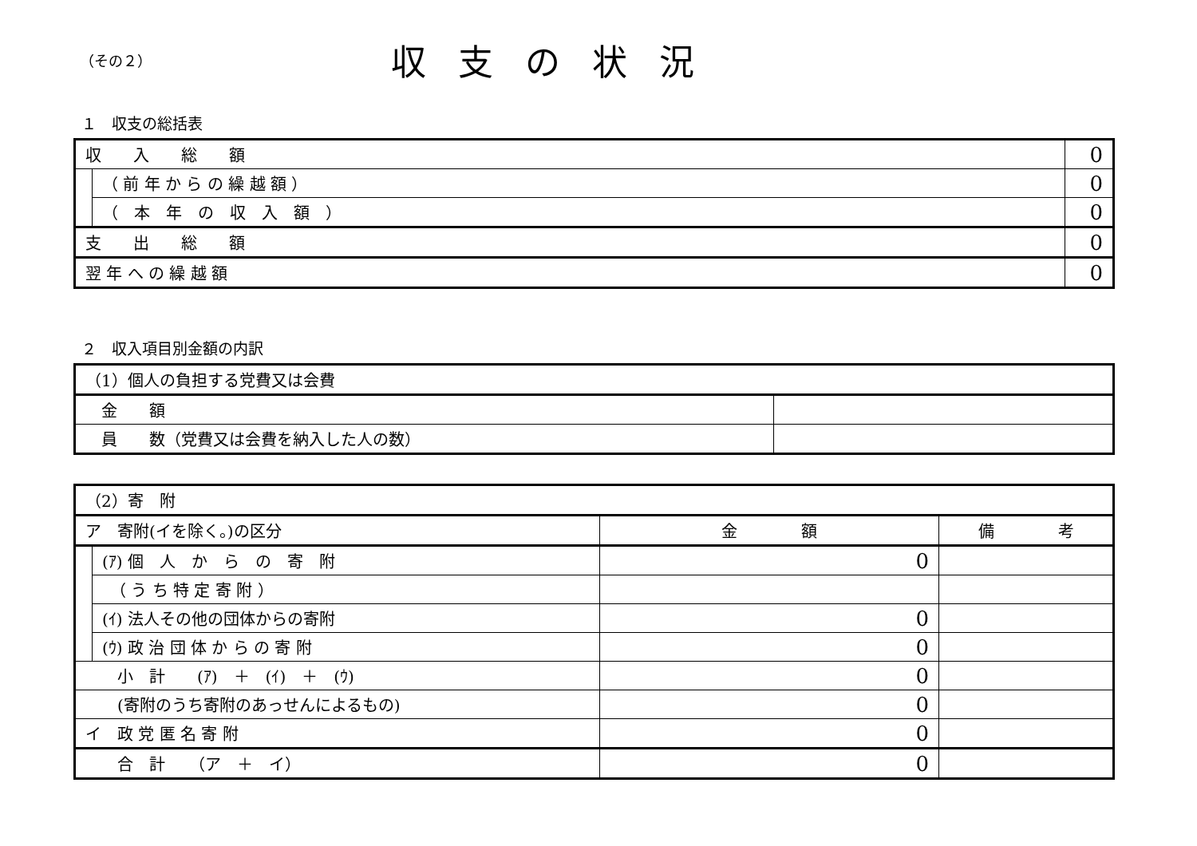（その２）
収支の状況
１　収支の総括表
| 収 入 総 額 | | 0 |
| | （ 前 年 か ら の 繰 越 額 ） | 0 |
| | （ 本 年 の 収 入 額 ） | 0 |
| 支 出 総 額 | | 0 |
| 翌 年 へ の 繰 越 額 | | 0 |
２　収入項目別金額の内訳
| （1）個人の負担する党費又は会費 | |
| 金 額 | |
| 員 数（党費又は会費を納入した人の数） | |
| （2）寄 附 | | | |
| ア 寄附(イを除く。)の区分 | | 金 額 | 備 考 |
| | (ｱ) 個 人 か ら の 寄 附 | 0 | |
| | （ う ち 特 定 寄 附 ） | | |
| | (ｲ) 法人その他の団体からの寄附 | 0 | |
| | (ｳ) 政 治 団 体 か ら の 寄 附 | 0 | |
| 小 計 (ｱ) ＋ (ｲ) ＋ (ｳ) | | 0 | |
| (寄附のうち寄附のあっせんによるもの) | | 0 | |
| イ 政 党 匿 名 寄 附 | | 0 | |
| 合 計 （ア ＋ イ） | | 0 | |